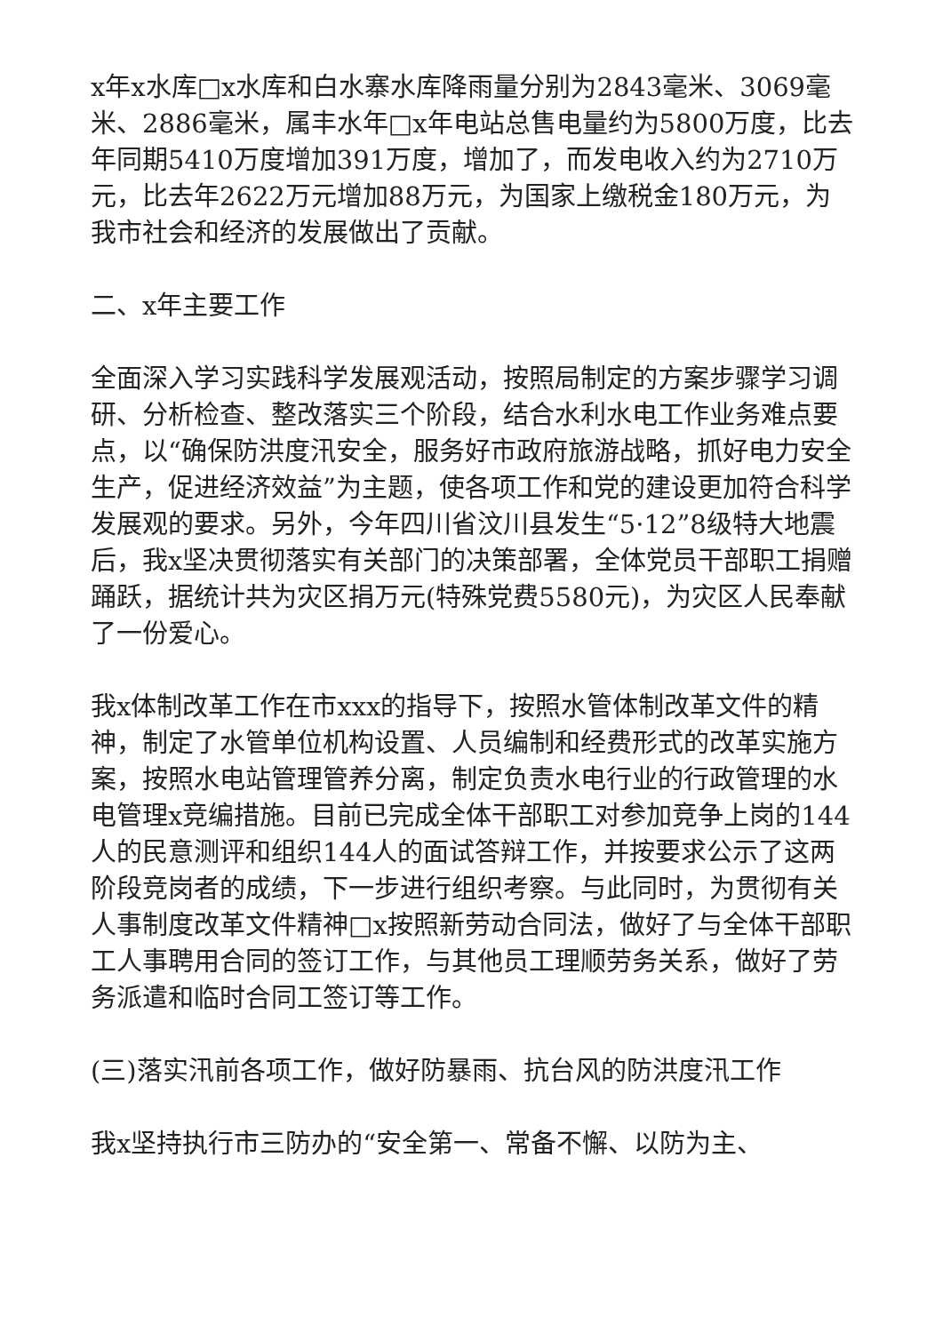x年x水库□x水库和白水寨水库降雨量分别为2843毫米、3069毫米、2886毫米，属丰水年□x年电站总售电量约为5800万度，比去年同期5410万度增加391万度，增加了，而发电收入约为2710万元，比去年2622万元增加88万元，为国家上缴税金180万元，为我市社会和经济的发展做出了贡献。
二、x年主要工作
全面深入学习实践科学发展观活动，按照局制定的方案步骤学习调研、分析检查、整改落实三个阶段，结合水利水电工作业务难点要点，以“确保防洪度汛安全，服务好市政府旅游战略，抓好电力安全生产，促进经济效益”为主题，使各项工作和党的建设更加符合科学发展观的要求。另外，今年四川省汶川县发生“5·12”8级特大地震后，我x坚决贯彻落实有关部门的决策部署，全体党员干部职工捐赠踊跃，据统计共为灾区捐万元(特殊党费5580元)，为灾区人民奉献了一份爱心。
我x体制改革工作在市xxx的指导下，按照水管体制改革文件的精神，制定了水管单位机构设置、人员编制和经费形式的改革实施方案，按照水电站管理管养分离，制定负责水电行业的行政管理的水电管理x竞编措施。目前已完成全体干部职工对参加竞争上岗的144人的民意测评和组织144人的面试答辩工作，并按要求公示了这两阶段竞岗者的成绩，下一步进行组织考察。与此同时，为贯彻有关人事制度改革文件精神□x按照新劳动合同法，做好了与全体干部职工人事聘用合同的签订工作，与其他员工理顺劳务关系，做好了劳务派遣和临时合同工签订等工作。
(三)落实汛前各项工作，做好防暴雨、抗台风的防洪度汛工作
我x坚持执行市三防办的“安全第一、常备不懈、以防为主、